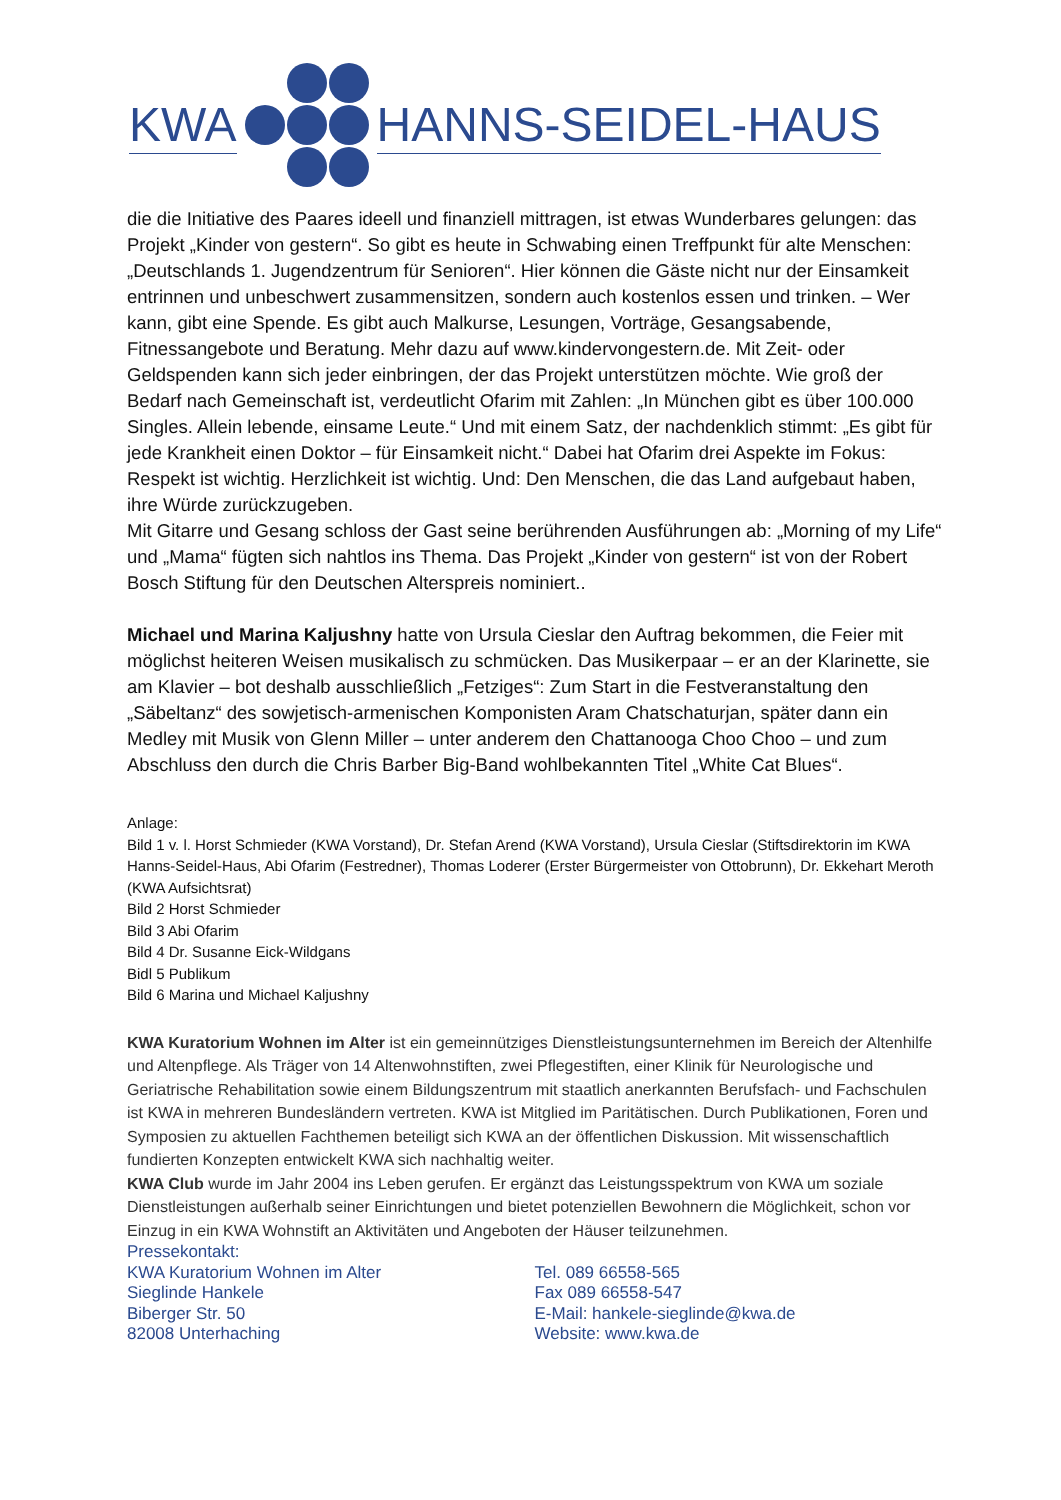KWA HANNS-SEIDEL-HAUS
die die Initiative des Paares ideell und finanziell mittragen, ist etwas Wunderbares gelungen: das Projekt „Kinder von gestern“. So gibt es heute in Schwabing einen Treffpunkt für alte Menschen: „Deutschlands 1. Jugendzentrum für Senioren“. Hier können die Gäste nicht nur der Einsamkeit entrinnen und unbeschwert zusammensitzen, sondern auch kostenlos essen und trinken. – Wer kann, gibt eine Spende. Es gibt auch Malkurse, Lesungen, Vorträge, Gesangsabende, Fitnessangebote und Beratung. Mehr dazu auf www.kindervongestern.de. Mit Zeit- oder Geldspenden kann sich jeder einbringen, der das Projekt unterstützen möchte. Wie groß der Bedarf nach Gemeinschaft ist, verdeutlicht Ofarim mit Zahlen: „In München gibt es über 100.000 Singles. Allein lebende, einsame Leute.“ Und mit einem Satz, der nachdenklich stimmt: „Es gibt für jede Krankheit einen Doktor – für Einsamkeit nicht.“ Dabei hat Ofarim drei Aspekte im Fokus: Respekt ist wichtig. Herzlichkeit ist wichtig. Und: Den Menschen, die das Land aufgebaut haben, ihre Würde zurückzugeben.
Mit Gitarre und Gesang schloss der Gast seine berührenden Ausführungen ab: „Morning of my Life“ und „Mama“ fügten sich nahtlos ins Thema. Das Projekt „Kinder von gestern“ ist von der Robert Bosch Stiftung für den Deutschen Alterspreis nominiert..
Michael und Marina Kaljushny hatte von Ursula Cieslar den Auftrag bekommen, die Feier mit möglichst heiteren Weisen musikalisch zu schmücken. Das Musikerpaar – er an der Klarinette, sie am Klavier – bot deshalb ausschließlich „Fetziges“: Zum Start in die Festveranstaltung den „Säbeltanz“ des sowjetisch-armenischen Komponisten Aram Chatschaturjan, später dann ein Medley mit Musik von Glenn Miller – unter anderem den Chattanooga Choo Choo – und zum Abschluss den durch die Chris Barber Big-Band wohlbekannten Titel „White Cat Blues“.
Anlage:
Bild 1 v. l. Horst Schmieder (KWA Vorstand), Dr. Stefan Arend (KWA Vorstand), Ursula Cieslar (Stiftsdirektorin im KWA Hanns-Seidel-Haus, Abi Ofarim (Festredner), Thomas Loderer (Erster Bürgermeister von Ottobrunn), Dr. Ekkehart Meroth (KWA Aufsichtsrat)
Bild 2 Horst Schmieder
Bild 3 Abi Ofarim
Bild 4 Dr. Susanne Eick-Wildgans
Bidl 5 Publikum
Bild 6 Marina und Michael Kaljushny
KWA Kuratorium Wohnen im Alter ist ein gemeinnütziges Dienstleistungsunternehmen im Bereich der Altenhilfe und Altenpflege. Als Träger von 14 Altenwohnstiften, zwei Pflegestiften, einer Klinik für Neurologische und Geriatrische Rehabilitation sowie einem Bildungszentrum mit staatlich anerkannten Berufsfach- und Fachschulen ist KWA in mehreren Bundesländern vertreten. KWA ist Mitglied im Paritätischen. Durch Publikationen, Foren und Symposien zu aktuellen Fachthemen beteiligt sich KWA an der öffentlichen Diskussion. Mit wissenschaftlich fundierten Konzepten entwickelt KWA sich nachhaltig weiter.
KWA Club wurde im Jahr 2004 ins Leben gerufen. Er ergänzt das Leistungsspektrum von KWA um soziale Dienstleistungen außerhalb seiner Einrichtungen und bietet potenziellen Bewohnern die Möglichkeit, schon vor Einzug in ein KWA Wohnstift an Aktivitäten und Angeboten der Häuser teilzunehmen.
Pressekontakt:
KWA Kuratorium Wohnen im Alter
Sieglinde Hankele
Biberger Str. 50
82008 Unterhaching
Tel. 089 66558-565
Fax 089 66558-547
E-Mail: hankele-sieglinde@kwa.de
Website: www.kwa.de